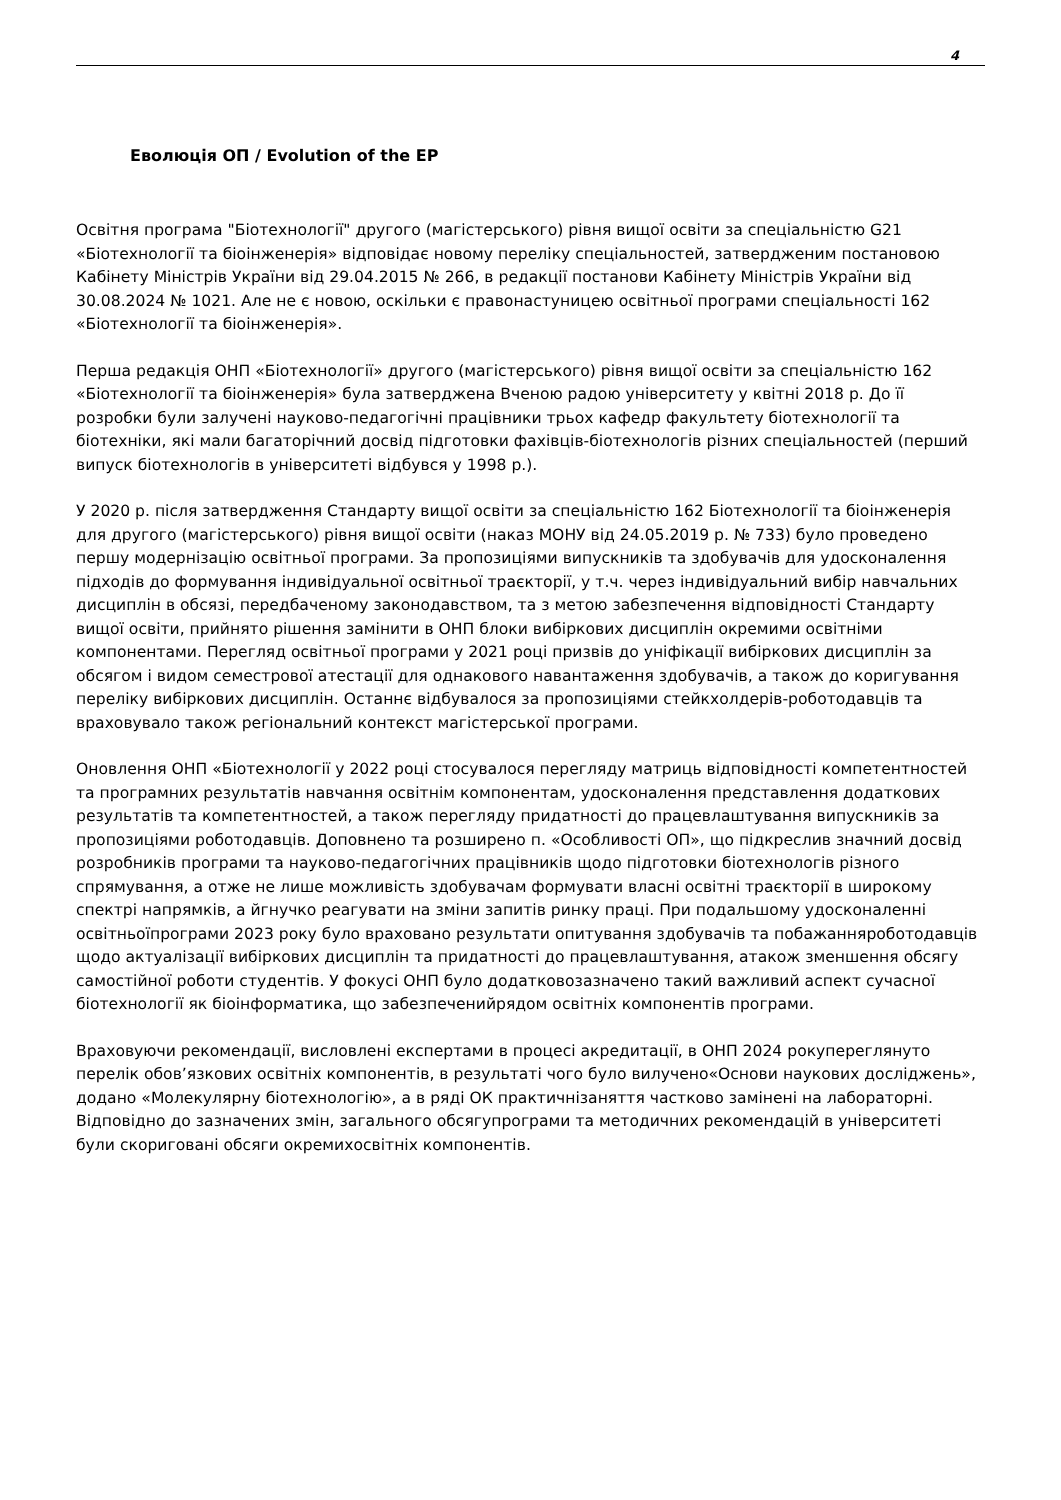4
Еволюція ОП / Evolution of the EP
Освітня програма "Біотехнології" другого (магістерського) рівня вищої освіти за спеціальністю G21 «Біотехнології та біоінженерія» відповідає новому переліку спеціальностей, затвердженим постановою Кабінету Міністрів України від 29.04.2015 № 266, в редакції постанови Кабінету Міністрів України від 30.08.2024 № 1021. Але не є новою, оскільки є правонастуницею освітньої програми спеціальності 162 «Біотехнології та біоінженерія».
Перша редакція ОНП «Біотехнології» другого (магістерського) рівня вищої освіти за спеціальністю 162 «Біотехнології та біоінженерія» була затверджена Вченою радою університету у квітні 2018 р. До її розробки були залучені науково-педагогічні працівники трьох кафедр факультету біотехнології та біотехніки, які мали багаторічний досвід підготовки фахівців-біотехнологів різних спеціальностей (перший випуск біотехнологів в університеті відбувся у 1998 р.).
У 2020 р. після затвердження Стандарту вищої освіти за спеціальністю 162 Біотехнології та біоінженерія для другого (магістерського) рівня вищої освіти (наказ МОНУ від 24.05.2019 р. № 733) було проведено першу модернізацію освітньої програми. За пропозиціями випускників та здобувачів для удосконалення підходів до формування індивідуальної освітньої траєкторії, у т.ч. через індивідуальний вибір навчальних дисциплін в обсязі, передбаченому законодавством, та з метою забезпечення відповідності Стандарту вищої освіти, прийнято рішення замінити в ОНП блоки вибіркових дисциплін окремими освітніми компонентами. Перегляд освітньої програми у 2021 році призвів до уніфікації вибіркових дисциплін за обсягом і видом семестрової атестації для однакового навантаження здобувачів, а також до коригування переліку вибіркових дисциплін. Останнє відбувалося за пропозиціями стейкхолдерів-роботодавців та враховувало також регіональний контекст магістерської програми.
Оновлення ОНП «Біотехнології у 2022 році стосувалося перегляду матриць відповідності компетентностей та програмних результатів навчання освітнім компонентам, удосконалення представлення додаткових результатів та компетентностей, а також перегляду придатності до працевлаштування випускників за пропозиціями роботодавців. Доповнено та розширено п. «Особливості ОП», що підкреслив значний досвід розробників програми та науково-педагогічних працівників щодо підготовки біотехнологів різного спрямування, а отже не лише можливість здобувачам формувати власні освітні траєкторії в широкому спектрі напрямків, а йгнучко реагувати на зміни запитів ринку праці. При подальшому удосконаленні освітньоїпрограми 2023 року було враховано результати опитування здобувачів та побажанняроботодавців щодо актуалізації вибіркових дисциплін та придатності до працевлаштування, атакож зменшення обсягу самостійної роботи студентів. У фокусі ОНП було додатковозазначено такий важливий аспект сучасної біотехнології як біоінформатика, що забезпеченийрядом освітніх компонентів програми.
Враховуючи рекомендації, висловлені експертами в процесі акредитації, в ОНП 2024 рокупереглянуто перелік обов’язкових освітніх компонентів, в результаті чого було вилучено«Основи наукових досліджень», додано «Молекулярну біотехнологію», а в ряді ОК практичнізаняття частково замінені на лабораторні. Відповідно до зазначених змін, загального обсягупрограми та методичних рекомендацій в університеті були скориговані обсяги окремихосвітніх компонентів.